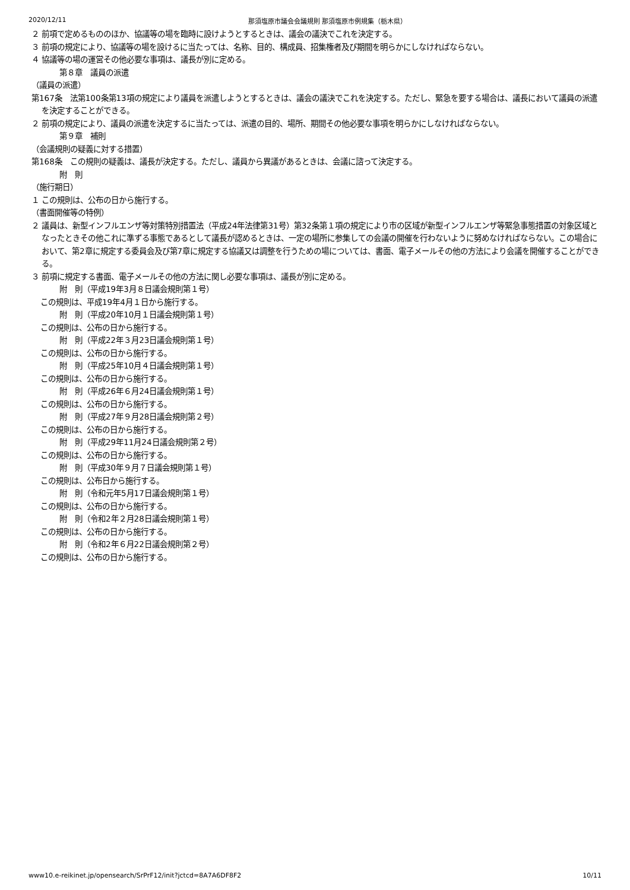2020/12/11 那須塩原市議会会議規則 那須塩原市例規集（栃木県）
２ 前項で定めるもののほか、協議等の場を臨時に設けようとするときは、議会の議決でこれを決定する。
３ 前項の規定により、協議等の場を設けるに当たっては、名称、目的、構成員、招集権者及び期間を明らかにしなければならない。
４ 協議等の場の運営その他必要な事項は、議長が別に定める。
第８章　議員の派遣
（議員の派遣）
第167条　法第100条第13項の規定により議員を派遣しようとするときは、議会の議決でこれを決定する。ただし、緊急を要する場合は、議長において議員の派遣を決定することができる。
２ 前項の規定により、議員の派遣を決定するに当たっては、派遣の目的、場所、期間その他必要な事項を明らかにしなければならない。
第９章　補則
（会議規則の疑義に対する措置）
第168条　この規則の疑義は、議長が決定する。ただし、議員から異議があるときは、会議に諮って決定する。
附　則
（施行期日）
１ この規則は、公布の日から施行する。
（書面開催等の特例）
２ 議員は、新型インフルエンザ等対策特別措置法（平成24年法律第31号）第32条第１項の規定により市の区域が新型インフルエンザ等緊急事態措置の対象区域となったときその他これに準ずる事態であるとして議長が認めるときは、一定の場所に参集しての会議の開催を行わないように努めなければならない。この場合において、第2章に規定する委員会及び第7章に規定する協議又は調整を行うための場については、書面、電子メールその他の方法により会議を開催することができる。
３ 前項に規定する書面、電子メールその他の方法に関し必要な事項は、議長が別に定める。
附　則（平成19年3月８日議会規則第１号）
この規則は、平成19年4月１日から施行する。
附　則（平成20年10月１日議会規則第１号）
この規則は、公布の日から施行する。
附　則（平成22年３月23日議会規則第１号）
この規則は、公布の日から施行する。
附　則（平成25年10月４日議会規則第１号）
この規則は、公布の日から施行する。
附　則（平成26年６月24日議会規則第１号）
この規則は、公布の日から施行する。
附　則（平成27年９月28日議会規則第２号）
この規則は、公布の日から施行する。
附　則（平成29年11月24日議会規則第２号）
この規則は、公布の日から施行する。
附　則（平成30年９月７日議会規則第１号）
この規則は、公布日から施行する。
附　則（令和元年5月17日議会規則第１号）
この規則は、公布の日から施行する。
附　則（令和2年２月28日議会規則第１号）
この規則は、公布の日から施行する。
附　則（令和2年６月22日議会規則第２号）
この規則は、公布の日から施行する。
www10.e-reikinet.jp/opensearch/SrPrF12/init?jctcd=8A7A6DF8F2 10/11